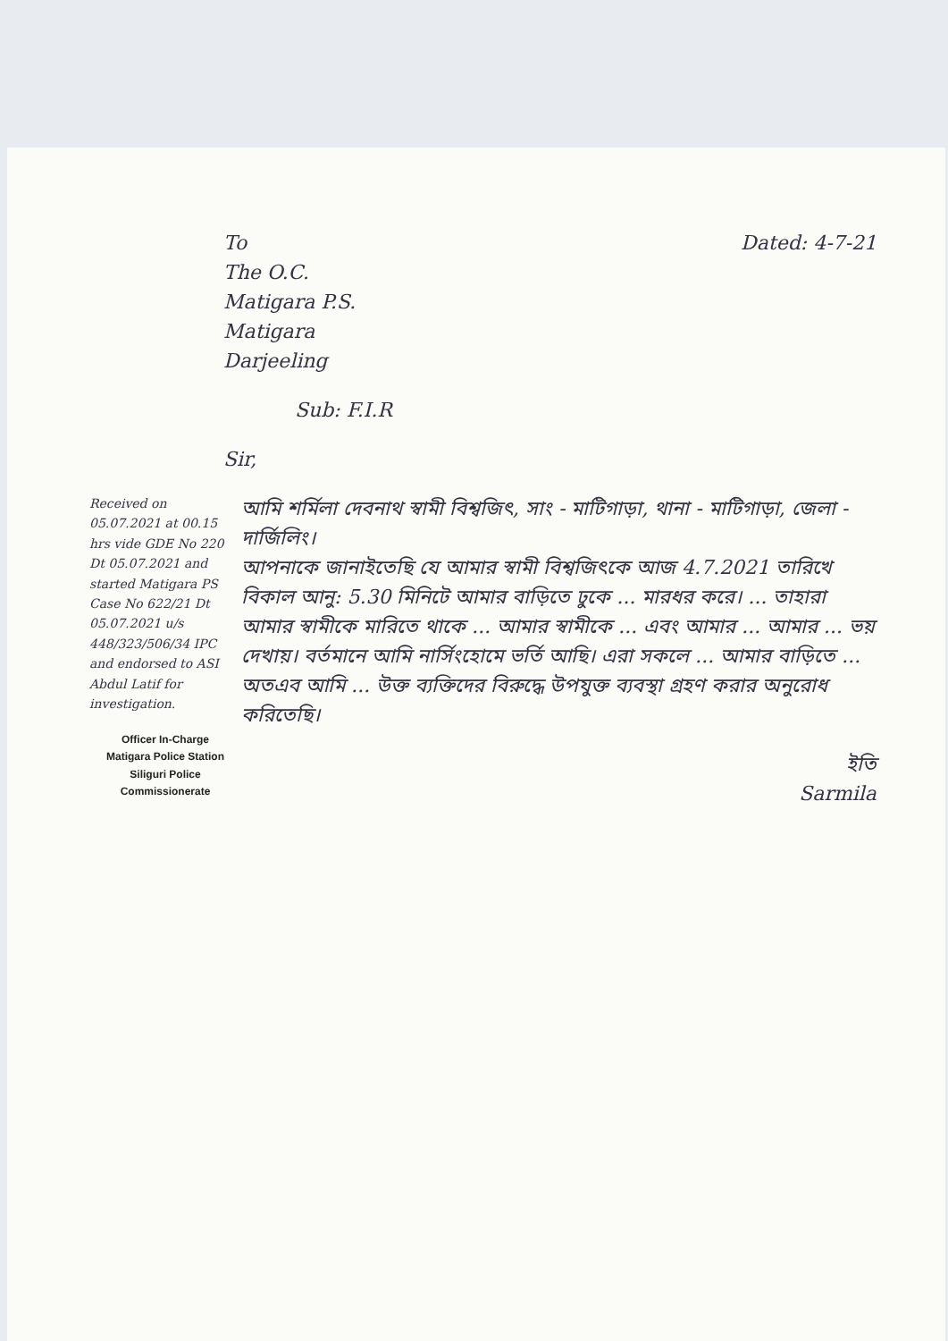To
The O.C.
Matigara P.S.
Matigara
Darjeeling
Dated: 4-7-21
Sub: F.I.R
Sir,
Received on 05.07.2021 at 00.15 hrs vide GDE No 220 Dt 05.07.2021 and started Matigara PS Case No 622/21 Dt 05.07.2021 u/s 448/323/506/34 IPC and endorsed to ASI Abdul Latif for investigation.
Officer In-Charge
Matigara Police Station
Siliguri Police Commissionerate
আমি শর্মিলা দেবনাথ স্বামী বিশ্বজিৎ, সাং - মাটিগাড়া, থানা - মাটিগাড়া, জেলা - দার্জিলিং।
আপনাকে জানাইতেছি যে আমার স্বামী বিশ্বজিৎকে আজ 4.7.2021 তারিখে বিকাল আনু: 5.30 মিনিটে আমার বাড়িতে ঢুকে ... মারধর করে। ... তাহারা আমার স্বামীকে মারিতে থাকে ... আমার স্বামীকে ... এবং আমার ... আমার ... ভয় দেখায়। বর্তমানে আমি নার্সিংহোমে ভর্তি আছি। এরা সকলে ... আমার বাড়িতে ... অতএব আমি ... উক্ত ব্যক্তিদের বিরুদ্ধে উপযুক্ত ব্যবস্থা গ্রহণ করার অনুরোধ করিতেছি।
ইতি
Sarmila